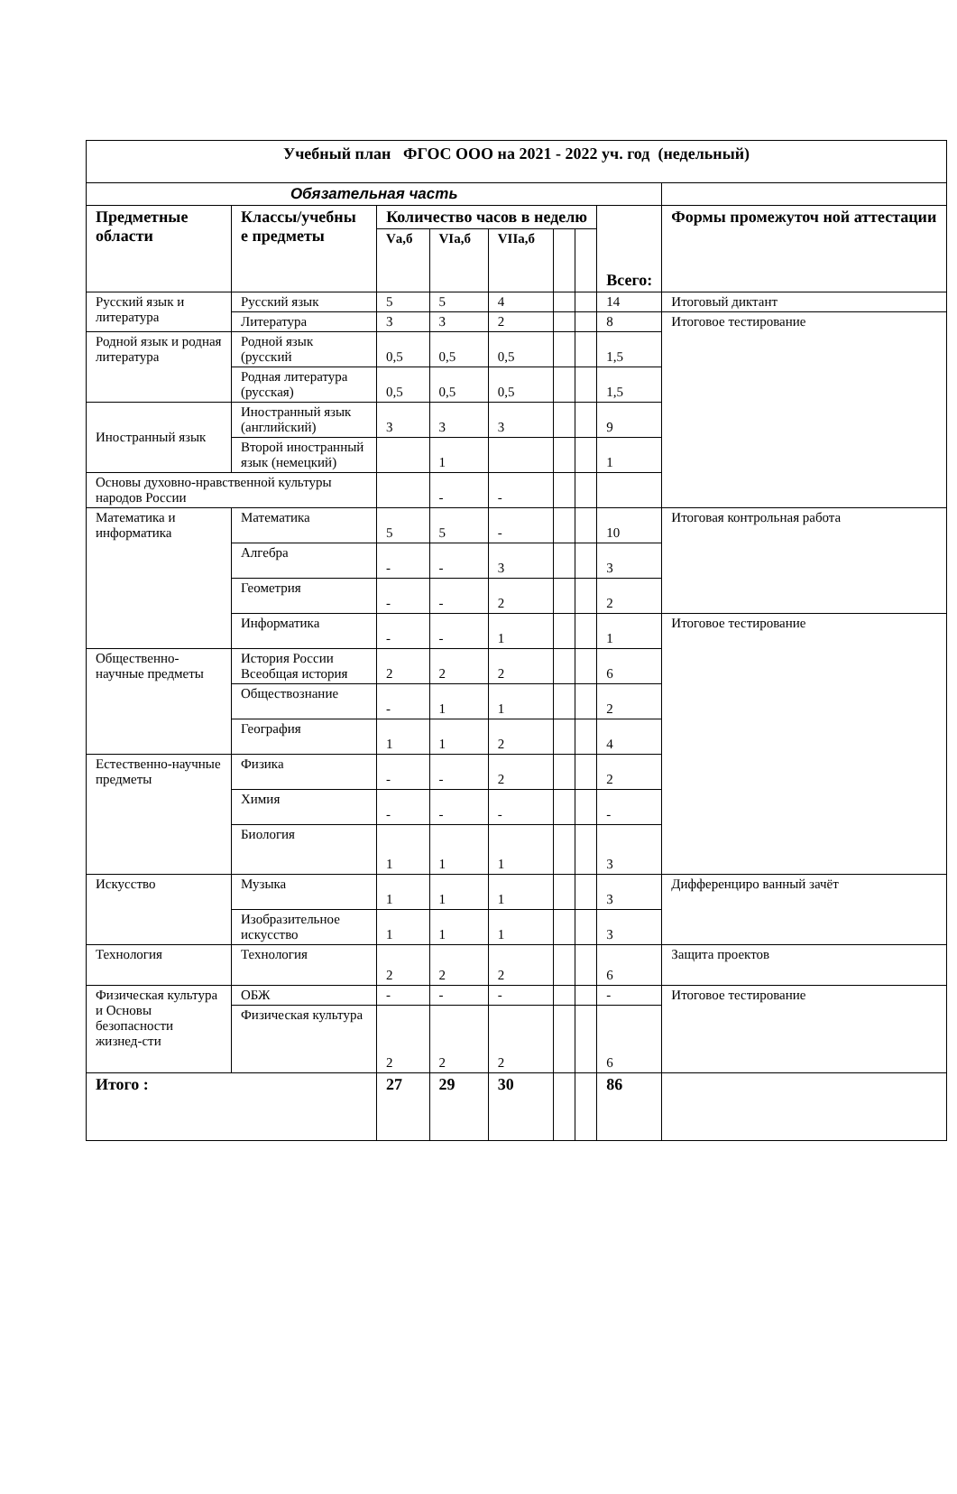| Учебный план ФГОС ООО на 2021 - 2022 уч. год (недельный) | | | | | | | | |
| --- | --- | --- | --- | --- | --- | --- | --- | --- |
| Обязательная часть | | | | | | | | |
| Предметные области | Классы/учебны е предметы | Количество часов в неделю | | | | | Всего: | Формы промежуточ ной аттестации |
| | | Vа,б | VIа,б | VIIа,б | | | | |
| Русский язык и литература | Русский язык | 5 | 5 | 4 | | | 14 | Итоговый диктант |
| | Литература | 3 | 3 | 2 | | | 8 | Итоговое тестирование |
| Родной язык и родная литература | Родной язык (русский | 0,5 | 0,5 | 0,5 | | | 1,5 | |
| | Родная литература (русская) | 0,5 | 0,5 | 0,5 | | | 1,5 | |
| Иностранный язык | Иностранный язык (английский) | 3 | 3 | 3 | | | 9 | |
| | Второй иностранный язык (немецкий) | | 1 | | | | 1 | |
| Основы духовно-нравственной культуры народов России | | | - | - | | | | |
| Математика и информатика | Математика | 5 | 5 | - | | | 10 | Итоговая контрольная работа |
| | Алгебра | - | - | 3 | | | 3 | |
| | Геометрия | - | - | 2 | | | 2 | |
| | Информатика | - | - | 1 | | | 1 | Итоговое тестирование |
| Общественно-научные предметы | История России Всеобщая история | 2 | 2 | 2 | | | 6 | |
| | Обществознание | - | 1 | 1 | | | 2 | |
| | География | 1 | 1 | 2 | | | 4 | |
| Естественно-научные предметы | Физика | - | - | 2 | | | 2 | |
| | Химия | - | - | - | | | - | |
| | Биология | 1 | 1 | 1 | | | 3 | |
| Искусство | Музыка | 1 | 1 | 1 | | | 3 | Дифференциро ванный зачёт |
| | Изобразительное искусство | 1 | 1 | 1 | | | 3 | |
| Технология | Технология | 2 | 2 | 2 | | | 6 | Защита проектов |
| Физическая культура и Основы безопасности жизнед-сти | ОБЖ | - | - | - | | | - | Итоговое тестирование |
| | Физическая культура | 2 | 2 | 2 | | | 6 | |
| Итого : | | 27 | 29 | 30 | | | 86 | |